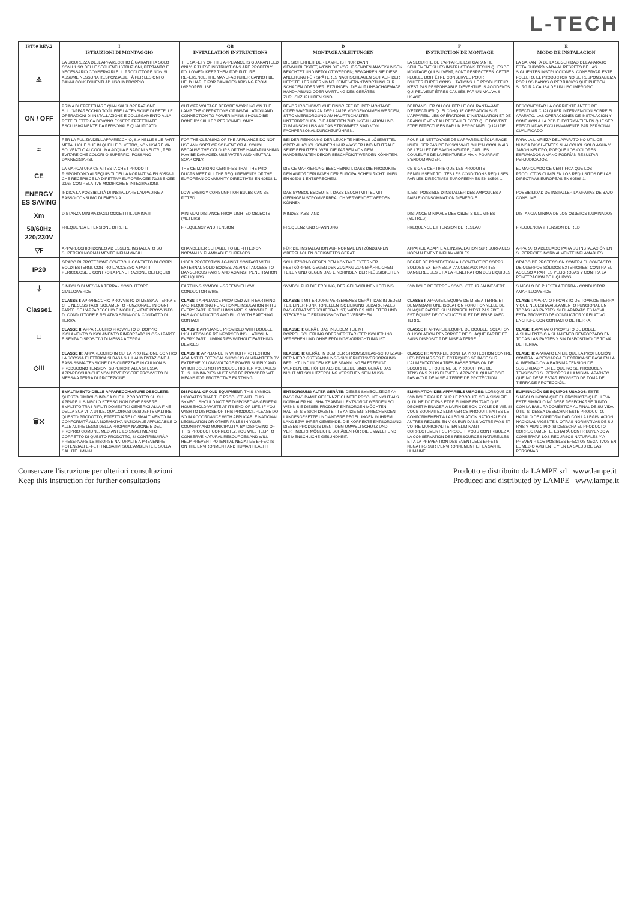L-TECH
| IST00 REV.2 | I ISTRUZIONI DI MONTAGGIO | GB INSTALLATION INSTRUCTIONS | D MONTAGEANLEITUNGEN | F INSTRUCTION DE MONTAGE | E MODO DE INSTALACIÓN |
| --- | --- | --- | --- | --- | --- |
| ⚠ | LA SICUREZZA DELL'APPARECCHIO È GARANTITA SOLO CON L'USO DELLE SEGUENTI ISTRUZIONI, PERTANTO È NECESSARIO CONSERVARLE. IL PRODUTTORE NON SI ASSUME NESSUNA RESPONSABILITÀ PER LESIONI O DANNI CONSEGUENTI AD USO IMPROPRIO. | THE SAFETY OF THIS APPLIANCE IS GUARANTEED ONLY IF THESE INSTRUCTIONS ARE PROPERLY FOLLOWED. KEEP THEM FOR FUTURE REFERENCE. THE MANUFACTURER CANNOT BE HELD LIABLE FOR DAMAGES ARISING FROM IMPROPER USE. | DIE SICHERHEIT DER LAMPE IST NUR DANN GEWÄHRLEISTET, WENN DIE VORLIEGENDEN ANWEISUNGEN BEACHTET UND BEFOLGT WERDEN; BEWAHREN SIE DIESE ANLEITUNG FÜR SPÄTERES NACHSCHLAGEN GUT AUF. DER HERSTELLER ÜBERNIMMT KEINE VERANTWORTUNG FÜR SCHÄDEN ODER VERLETZUNGEN, DIE AUF UNSACHGEMÄßE HANDHABUNG ODER WARTUNG DES GERÄTES ZURÜCKZUFÜHREN SIND. | LA SECURITE DE L'APPAREIL EST GARANTIE SEULEMENT SI LES INSTRUCTIONS TECHNIQUES DE MONTAGE QUI SUIVENT, SONT RESPECTÉES. CETTE FEUILLE DOIT ÊTRE CONSERVEE POUR D'ULTÉRIEURES CONSULTATIONS. LE PRODUCTEUR N'EST PAS RESPONSABLE D'ÉVENTUELS ACCIDENTS QUI PEUVENT ÊTRES CAUSÉS PAR UN MAUVAIS USAGE. | LA GARANTÍA DE LA SEGURIDAD DEL APARATO ESTÁ SUBORDINADA AL RESPETO DE LAS SIGUIENTES INSTRUCCIONES. CONSERVAR ESTE FOLLETO. EL PRODUCTOR NO SE RESPONSABILIZA POR LOS DAÑOS O PERJUICIOS QUE PUEDEN SURGIR A CAUSA DE UN USO IMPROPIO. |
| ON / OFF | PRIMA DI EFFETTUARE QUALSIASI OPERAZIONE SULL'APPARECCHIO TOGLIERE LA TENSIONE DI RETE. LE OPERAZIONI DI INSTALLAZIONE E COLLEGAMENTO ALLA RETE ELETTRICA DEVONO ESSERE EFFETTUATE ESCLUSIVAMENTE DA PERSONALE QUALIFICATO. | CUT OFF VOLTAGE BEFORE WORKING ON THE LAMP. THE OPERATIONS OF INSTALLATION AND CONNECTION TO POWER MAINS SHOULD BE DONE BY SKILLED PERSONNEL ONLY. | BEVOR IRGENDWELCHE EINGRIFFE BEI DER MONTAGE ODER WARTUNG AN DER LAMPE VORGENOMMEN WERDEN, STROMVERSORGUNG AM HAUPTSCHALTER UNTERBRECHEN. DIE ARBEITEN ZUR INSTALLATION UND ZUM ANSCHLUSS AN DAS STROMNETZ SIND VON FACHPERSONAL DURCHZUFÜHREN. | DÉBRANCHER OU COUPER LE COURANTAVANT D'EFFECTUER QUELCONQUE OPÉRATION SUR L'APPAREIL. LES OPÉRATIONS D'INSTALLATION ET DE BRANCHEMENT AU RÉSEAU ÉLECTRIQUE DOIVENT ÊTRE EFFECTUÉES PAR UN PERSONNEL QUALIFIÉ. | DESCONECTAR LA CORRIENTE ANTES DE EFECTUAR CUALQUIER INTERVENCIÓN SOBRE EL APARATO. LAS OPERACIONES DE INSTALACION Y CONEXION A LA RED ELECTRICA TIENEN QUE SER EFECTUADAS EXCLUSIVAMENTE PAR PERSONAL CUALIFICADO. |
| ≈ | PER LA PULIZIA DELL'APPARECCHIO, SIA NELLE SUE PARTI METALLICHE CHE IN QUELLE DI VETRO, NON USARE MAI SOLVENTI O ALCOOL, MA ACQUA E SAPONI NEUTRI, PER EVITARE CHE COLORI O SUPERFICI POSSANO DANNEGGIARSI. | FOR THE CLEANING OF THE APPLIANCE DO NOT USE ANY SORT OF SOLVENT OR ALCOHOL BECAUSE THE COLOURS OF THE HAND-FINISHING MAY BE DAMAGED. USE WATER AND NEUTRAL SOAP ONLY. | BEI DER REINIGUNG DER LEUCHTE NIEMALS LÖSEMITTEL ODER ALKOHOL SONDERN NUR WASSER UND NEUTRALE SEIFE BENÜTZEN, WEIL DIE FARBEN VON DEM HANDBEMALTEN DEKOR BESCHÄDIGT WERDEN KÖNNTEN. | POUR LE NETTOYAGE DE L'APPAREIL D'ÉCLAIRAGE N'UTILISER PAS DE DISSOLVANT OU D'ALCOOL MAIS DE L'EAU ET DE SAVON NEUTRE, CAR LES COULEURS DE LA PEINTURE À MAIN POURRAIT S'ENDOMMAGER. | PARA LA LIMPIEZA DEL APARATO NO UTILICE NUNCA DISOLVENTES NI ALCOHOL SOLO AGUA Y JABON NEUTRO, PORQUE LOS COLORES ESFUMADOS A MANO PODRÍAN RESULTAR PERJUDICADOS. |
| CE | LA MARCATURA CE ATTESTA CHE I PRODOTTI RISPONDONO AI REQUISITI DELLA NORMATIVA EN 60598-1 CHE RECEPISCE LA DIRETTIVA EUROPEA CEE 73/23 E CEE 93/68 CON RELATIVE MODIFICHE E INTEGRAZIONI. | THE CE MARKING CERTIFIES THAT THE PRO-DUCTS MEET ALL THE REQUIREMENTS OF THE EUROPEAN COMMUNITY DIRECTIVES EN 60598-1. | DIE CE MARKIERUNG BESCHEINIGT, DASS DIE PRODUKTE DEN ANFORDERUNGEN DER EUROPÄISCHEN RICHTLINIEN EN 60598-1 ENTSPRECHEN. | CE SIGNE CERTIFIE QUE LES PRODUITS REMPLISSENT TOUTES LES CONDITIONS REQUISES PAR LES DIRECTIVES EUROPEENNES EN 60598-1. | EL MARQUADO CE CERTIFICA QUE LOS PRODUCTOS CUMPLEN LOS REQUISITOS DE LAS DIRECTIVAS EUROPEAS EN 60598-1. |
| ENERGY ES SAVING | INDICA LA POSSIBILITÀ DI INSTALLARE LAMPADINE A BASSO CONSUMO DI ENERGIA | LOW-ENERGY CONSUMPTION BULBS CAN BE FITTED | DAS SYMBOL BEDEUTET, DASS LEUCHTMITTEL MIT GERINGEM STROMVERBRAUCH VERWENDET WERDEN KÖNNEN | IL EST POSSIBLE D'INSTALLER DES AMPOULES A FAIBLE CONSOMMATION D'ENERGIE | POSSIBILIDAD DE INSTALLER LAMPARAS DE BAJO CONSUME |
| Xm | DISTANZA MINIMA DAGLI OGGETTI ILLUMINATI | MINIMUM DISTANCE FROM LIGHTED OBJECTS (METERS) | MINDESTABSTAND | DISTANCE MINIMALE DES OBJETS ILLUMINES (METRES) | DISTANCIA MINIMA DE LOS OBJETOS ILUMINADOS |
| 50/60Hz 220/230V | FREQUENZA E TENSIONE DI RETE | FREQUENCY AND TENSION | FREQUENZ UND SPANNUNG | FREQUENCE ET TENSION DE RESEAU | FRECUENCIA Y TENSION DE RED |
| ▽F | APPARECCHIO IDONEO AD ESSERE INSTALLATO SU SUPERFICI NORMALMENTE INFIAMMABILI | CHANDELIER SUITABLE TO BE FITTED ON NORMALLY FLAMMABLE SURFACES | FÜR DIE INSTALLATION AUF NORMAL ENTZÜNDBAREN OBERFLÄCHEN GEEIGNETES GERÄT. | APPAREIL ADAPTE A L'INSTALLATION SUR SURFACES NORMALEMENT INFLAMMABLES. | APPARATO ADECUADO PARA SU INSTALACIÓN EN SUPERFICIES NORMALMENTE INFLAMABLES. |
| IP20 | GRADO DI PROTEZIONE CONTRO IL CONTATTO DI CORPI SOLDI ESTERNI, CONTRO L'ACCESSO A PARTI PERICOLOSE E CONTRO LA PENETRAZIONE DEI LIQUIDI | INDEX PROTECTION AGAINST CONTACT WITH EXTERNAL SOLID BODIES, AGAINST ACCESS TO DANGEROUS PARTS AND AGAINST PENETRATION OF LIQUIDS | SCHUTZGRAD GEGEN DEN KONTAKT EXTERNER FESTKÖRPER, GEGEN DEN ZUGANG ZU GEFÄHRLICHEN TEILEN UND GEGEN DAS EINDRINGEN DER FLÜSSIGKEITEN | DEGRE DE PROTECTION AU CONTACT DE CORPS SOLIDES EXTERNES, A L'ACCES AUX PARTIES DANGEREUSES ET A LA PENETRATION DES LIQUIDES | GRADO DE PROTECCIÓN CONTRA EL CONTACTO DE CUERPOS SÓLIDOS EXTERIORES, CONTRA EL ACCESO A PARTES PELIGROSAS Y CONTRA LA PENETRACIÓN DE LIQUIDOS |
| ⏚ | SIMBOLO DI MESSA A TERRA - CONDUTTORE GIALLO/VERDE | EARTHING SYMBOL - GREEN/YELLOW CONDUCTOR WIRE | SYMBOL FÜR DIE ERDUNG, DER GELB/GRÜNEN LEITUNG | SYMBOLE DE TERRE - CONDUCTEUR JAUNE/VERT | SIMBOLO DE PUESTA A TIERRA - CONDUCTOR AMARILLO/VERDE |
| Classe1 | CLASSE I : APPARECCHIO PROVVISTO DI MESSA A TERRA E CHE NECESSITA DI ISOLAMENTO FUNZIONALE IN OGNI PARTE. SE L'APPARECCHIO E MOBILE, VIENE PROVVISTO DI CONDUTTORE E RELATIVA SPINA CON CONTATTO DI TERRA. | CLASS I : APPLIANCE PROVIDED WITH EARTHING AND REQUIRING FUNCTIONAL INSULATION IN ITS EVERY PART. IF THE LUMINAIRE IS MOVABLE, IT HAS A CONDUCTOR AND PLUG WITH EARTHING CONTACT | KLASSE I : MIT ERDUNG VERSEHENES GERÄT, DAS IN JEDEM TEIL EINER FUNKTIONELLEN ISOLIERUNG BEDARF. FALLS DAS GERÄT VERSCHIEBBAR IST, WIRD ES MIT LEITER UND STECKER MIT ERDUNGSKONTAKT VERSEHEN. | CLASSE I : APPAREIL EQUIPE DE MISE A TERRE ET DEMANDANT UNE ISOLATION FONCTIONNELLE DE CHAQUE PARTIE. SI L'APPAREIL N'EST PAS FIXE, IL EST EQUIPE DE CONDUCTEUR ET DE PRISE AVEC TERRE. | CLASE I : APARATO PROVISTO DE TOMA DE TIERRA Y QUE NECESITA AISLAMIENTO FUNCIONAL EN TODAS LAS PARTES. SI EL APARATO ES MOVIL, ESTÁ PROVISTO DE CONDUCTOR Y RELATIVO ENCHUFE CON CONTACTO DE TIERRA. |
| □ | CLASSE II : APPARECCHIO PROVVISTO DI DOPPIO ISOLAMENTO O ISOLAMENTO RINFORZATO IN OGNI PARTE E SENZA DISPOSITIVI DI MESSA A TERRA. | CLASS II : APPLIANCE PROVIDED WITH DOUBLE INSULATION OR REINFORCED INSULATION IN EVERY PART. LUMINARIES WITHOUT EARTHING DEVICES. | KLASSE II : GERÄT, DAS IN JEDEM TEIL MIT DOPPELISOLIERUNG ODER VERSTÄRKTER ISOLIERUNG VERSEHEN UND OHNE ERDUNGSVORRICHTUNG IST. | CLASSE II : APPAREIL EQUIPE DE DOUBLE ISOLATION OU ISOLATION RENFORCEE DE CHAQUE PARTIE ET SANS DISPOSITIF DE MISE A TERRE. | CLASE II : APARATO PROVISTO DE DOBLE AISLAMIENTO O AISLAMIENTO RENFORZADO EN TODAS LAS PARTES Y SIN DISPOSITIVO DE TOMA DE TIERRA. |
| ◇III | CLASSE III : APPARECCHIO IN CUI LA PROTEZIONE CONTRO LA SCOSSA ELETTRICA SI BASA SULL'ALIMENTAZIONE A BASSISSIMA TENSIONE DI SICUREZZA E IN CUI NON SI PRODUCONO TENSIONI SUPERIORI ALLA STESSA. APPARECCHIO CHE NON DEVE ESSERE PROVVISTO DI MESSA A TERRA DI PROTEZIONE. | CLASS III : APPLIANCE IN WHICH PROTECTION AGAINST ELECTRICAL SHOCK IS GUARANTEED BY EXTREMELY LOW-VOLTAGE POWER SUPPLY AND WHICH DOES NOT PRODUCE HIGHER VOLTAGES. THIS LUMINARIES MUST NOT BE PROVIDED WITH MEANS FOR PROTECTIVE EARTHING. | KLASSE III : GERÄT, IN DEM DER STROMSCHLAG-SCHUTZ AUF DER NIEDRIGSTSPANNUNGS-SICHERHEITSVERSORGUNG BERUHT UND IN DEM KEINE SPANNUNGEN ERZEUGT WERDEN, DIE HÖHER ALS DIE SELBE SIND. GERÄT, DAS NICHT MIT SCHUTZERDUNG VERSEHEN SEIN MUSS. | CLASSE III : APPAREIL DONT LA PROTECTION CONTRE LES DECHARGES ELECTRIQUES SE BASE SUR L'ALIMENTATION A TRES BASSE TENSION DE SECURITE ET OU IL NE SE PRODUIT PAS DE TENSIONS PLUS ELEVEES. APPAREIL QUI NE DOIT PAS AVOIR DE MISE A TERRE DE PROTECTION. | CLASE III : APARATO EN EIL QUE LA PROTECCIÓN CONTRA LA DESCARGA ELÉCTRICA SE BASA EN LA ALIMENTACIÓN A BAJÍSIMA TENSIÓN DE SEGURIDAD Y EN EL QUE NO SE PRODUCEN TENSIONES SUPERIORES A LA MISMA. APARATO QUE NO DEBE ESTAR PROVISTO DE TOMA DE TIERRA DE PROTECCIÓN. |
| 🗑✕ | SMALTIMENTO DELLE APPARECCHIATURE OBSOLETE : QUESTO SIMBOLO INDICA CHE IL PRODOTTO SU CUI APPARE IL SIMBOLO STESSO NON DEVE ESSERE SMALTITO TRA I RIFIUTI DOMESTICI GENERICI ALLA FINE DELLA SUA VITA UTILE. QUALORA SI DESIDERI SMALTIRE QUESTO PRODOTTO, EFFETTUARE LO SMALTIMENTO IN CONFORMITÀ ALLA NORMATIVA NAZIONALE APPLICABILE O ALLE ALTRE LEGGI DELLA PROPRIA NAZIONE E DEL PROPRIO COMUNE. MEDIANTE LO SMALTIMENTO CORRETTO DI QUESTO PRODOTTO, SI CONTRIBUIRÀ A PRESERVARE LE RISORSE NATURALI E A PREVENIRE POTENZIALI EFFETTI NEGATIVI SULL'AMBIENTE E SULLA SALUTE UMANA. | DISPOSAL OF OLD EQUIPMENT : THIS SYMBOL INDICATES THAT THE PRODUCT WITH THIS SYMBOL SHOULD NOT BE DISPOSED AS GENERAL HOUSEHOLD WASTE AT ITS END-OF-LIFE. IF YOU WISH TO DISPOSE OF THIS PRODUCT, PLEASE DO SO IN ACCORDANCE WITH APPLICABLE NATIONAL LEGISLATION OR OTHER RULES IN YOUR COUNTRY AND MUNICIPALITY. BY DISPOSING OF THIS PRODUCT CORRECTLY, YOU WILL HELP TO CONSERVE NATURAL RESOURCES AND WILL HELP PREVENT POTENTIAL NEGATIVE EFFECTS ON THE ENVIRONMENT AND HUMAN HEALTH. | ENTSORGUNG ALTER GERÄTE : DIESES SYMBOL ZEIGT AN, DASS DAS DAMIT GEKENNZEICHNETE PRODUKT NICHT ALS NORMALER HAUSHALTSABFALL ENTSORGT WERDEN SOLL. WENN SIE DIESES PRODUKT ENTSORGEN MÖCHTEN, HALTEN SIE SICH DABEI BITTE AN DIE ENTSPRECHENDEN LANDESGESETZE UND ANDERE REGELUNGEN IN IHREM LAND BZW. IHRER GEMEINDE. DIE KORREKTE ENTSORGUNG DIESES PRODUKTS DIENT DEM UMWELTSCHUTZ UND VERHINDERT MÖGLICHE SCHÄDEN FÜR DIE UMWELT UND DIE MENSCHLICHE GESUNDHEIT. | ELIMINATION DES APPAREILS USAGES : LORSQUE CE SYMBOLE FIGURE SUR LE PRODUIT, CELA SIGNIFIE QU'IL NE DOIT PAS ETRE ELIMINE EN TANT QUE DECHET MENAGER A LA FIN DE SON CYCLE DE VIE. SI VOUS SOUHAITEZ ELIMINER CE PRODUIT, FAITES-LE CONFORMEMENT A LA LEGISLATION NATIONALE OU AUTRES REGLES EN VIGUEUR DANS VOTRE PAYS ET VOTRE MUNICIPALITE. EN ELIMINANT CORRECTEMENT CE PRODUIT, VOUS CONTRIBUEZ A LA CONSERVATION DES RESSOURCES NATURELLES ET A LA PREVENTION DES EVENTUELS EFFETS NEGATIFS SUR L'ENVIRONNEMENT ET LA SANTE HUMAINE. | ELIMINACIÓN DE EQUIPOS USADOS : ESTE SIMBOLO INDICA QUE EL PRODUCTO QUE LLEVA ESTE SIMBOLO NO DEBE DESECHARSE JUNTO CON LA BASURA DOMÉSTICA AL FINAL DE SU VIDA ÚTIL. SI DESEA DESECHAR ESTE PRODUCTO, HÁGALO DE CONFORMIDAD CON LA LEGISLACION NACIONAL VIGENTE U OTRAS NORMATIVAS DE SU PAIS Y MUNICIPIO. SI DESECHA EL PRODUCTO CORRECTAMENTE, ESTARÁ CONTRIBUYENDO A CONSERVAR LOS RECURSOS NATURALES Y A PREVENIR LOS POSIBLES EFECTOS NEGATIVOS EN EL MEDIO AMBIENTE Y EN LA SALUD DE LAS PERSONAS. |
Conservare l'istruzione per ulteriori consultazioni
Keep this instruction for further consultations
Prodotto e distribuito da LAMPE srl www.lampe.it
Produced and distributed by LAMPE www.lampe.it